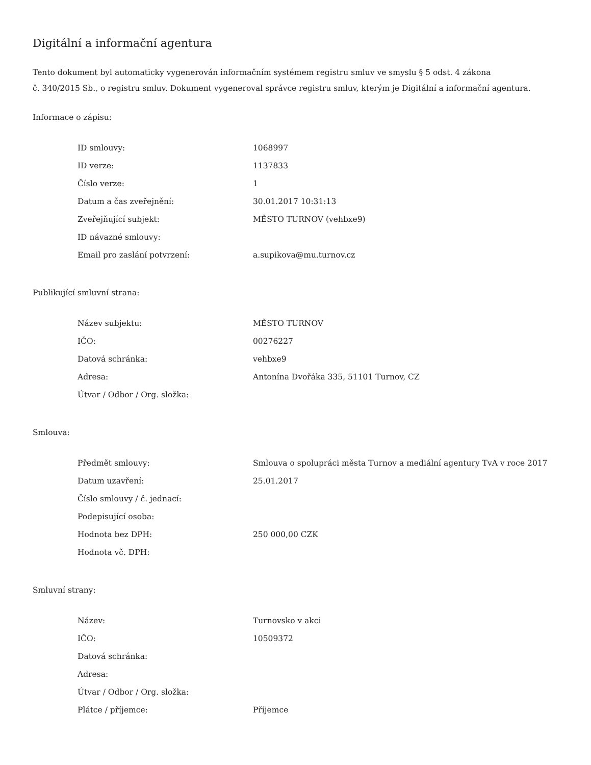Digitální a informační agentura
Tento dokument byl automaticky vygenerován informačním systémem registru smluv ve smyslu § 5 odst. 4 zákona
č. 340/2015 Sb., o registru smluv. Dokument vygeneroval správce registru smluv, kterým je Digitální a informační agentura.
Informace o zápisu:
| ID smlouvy: | 1068997 |
| ID verze: | 1137833 |
| Číslo verze: | 1 |
| Datum a čas zveřejnění: | 30.01.2017 10:31:13 |
| Zveřejňující subjekt: | MĚSTO TURNOV (vehbxe9) |
| ID návazné smlouvy: | |
| Email pro zaslání potvrzení: | a.supikova@mu.turnov.cz |
Publikující smluvní strana:
| Název subjektu: | MĚSTO TURNOV |
| IČO: | 00276227 |
| Datová schránka: | vehbxe9 |
| Adresa: | Antonína Dvořáka 335, 51101 Turnov, CZ |
| Útvar / Odbor / Org. složka: | |
Smlouva:
| Předmět smlouvy: | Smlouva o spolupráci města Turnov a mediální agentury TvA v roce 2017 |
| Datum uzavření: | 25.01.2017 |
| Číslo smlouvy / č. jednací: | |
| Podepisující osoba: | |
| Hodnota bez DPH: | 250 000,00 CZK |
| Hodnota vč. DPH: | |
Smluvní strany:
| Název: | Turnovsko v akci |
| IČO: | 10509372 |
| Datová schránka: | |
| Adresa: | |
| Útvar / Odbor / Org. složka: | |
| Plátce / příjemce: | Příjemce |